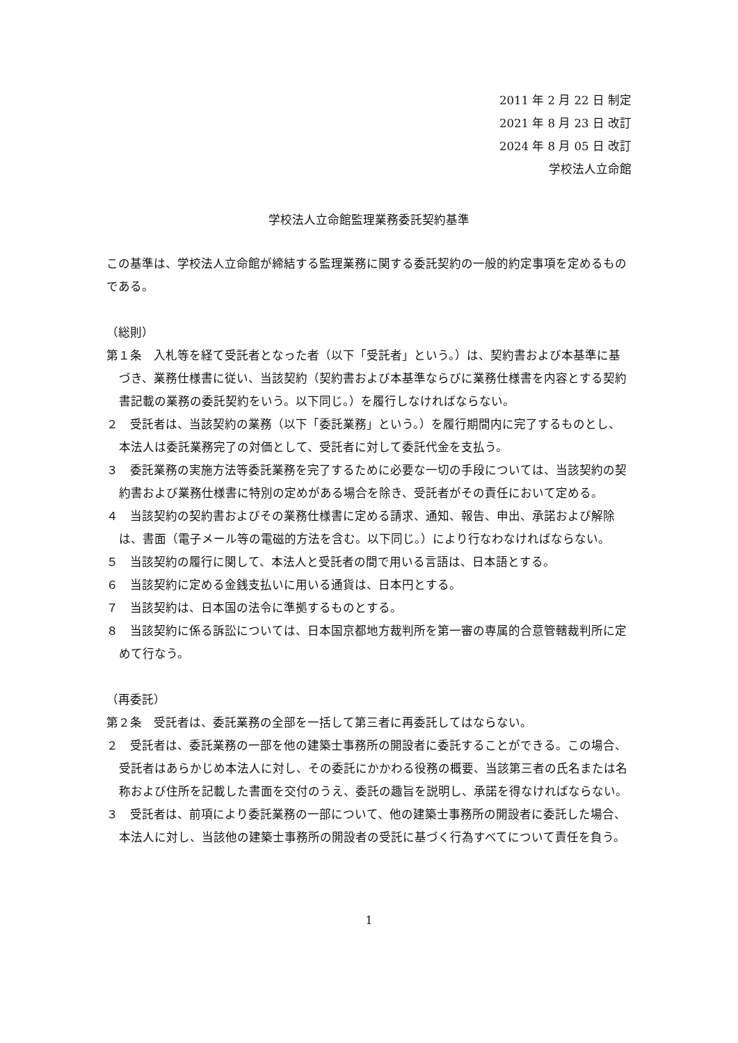2011 年 2 月 22 日 制定
2021 年 8 月 23 日 改訂
2024 年 8 月 05 日 改訂
学校法人立命館
学校法人立命館監理業務委託契約基準
この基準は、学校法人立命館が締結する監理業務に関する委託契約の一般的約定事項を定めるものである。
（総則）
第１条　入札等を経て受託者となった者（以下「受託者」という。）は、契約書および本基準に基づき、業務仕様書に従い、当該契約（契約書および本基準ならびに業務仕様書を内容とする契約書記載の業務の委託契約をいう。以下同じ。）を履行しなければならない。
２　受託者は、当該契約の業務（以下「委託業務」という。）を履行期間内に完了するものとし、本法人は委託業務完了の対価として、受託者に対して委託代金を支払う。
３　委託業務の実施方法等委託業務を完了するために必要な一切の手段については、当該契約の契約書および業務仕様書に特別の定めがある場合を除き、受託者がその責任において定める。
４　当該契約の契約書およびその業務仕様書に定める請求、通知、報告、申出、承諾および解除は、書面（電子メール等の電磁的方法を含む。以下同じ。）により行なわなければならない。
５　当該契約の履行に関して、本法人と受託者の間で用いる言語は、日本語とする。
６　当該契約に定める金銭支払いに用いる通貨は、日本円とする。
７　当該契約は、日本国の法令に準拠するものとする。
８　当該契約に係る訴訟については、日本国京都地方裁判所を第一審の専属的合意管轄裁判所に定めて行なう。
（再委託）
第２条　受託者は、委託業務の全部を一括して第三者に再委託してはならない。
２　受託者は、委託業務の一部を他の建築士事務所の開設者に委託することができる。この場合、受託者はあらかじめ本法人に対し、その委託にかかわる役務の概要、当該第三者の氏名または名称および住所を記載した書面を交付のうえ、委託の趣旨を説明し、承諾を得なければならない。
３　受託者は、前項により委託業務の一部について、他の建築士事務所の開設者に委託した場合、本法人に対し、当該他の建築士事務所の開設者の受託に基づく行為すべてについて責任を負う。
1